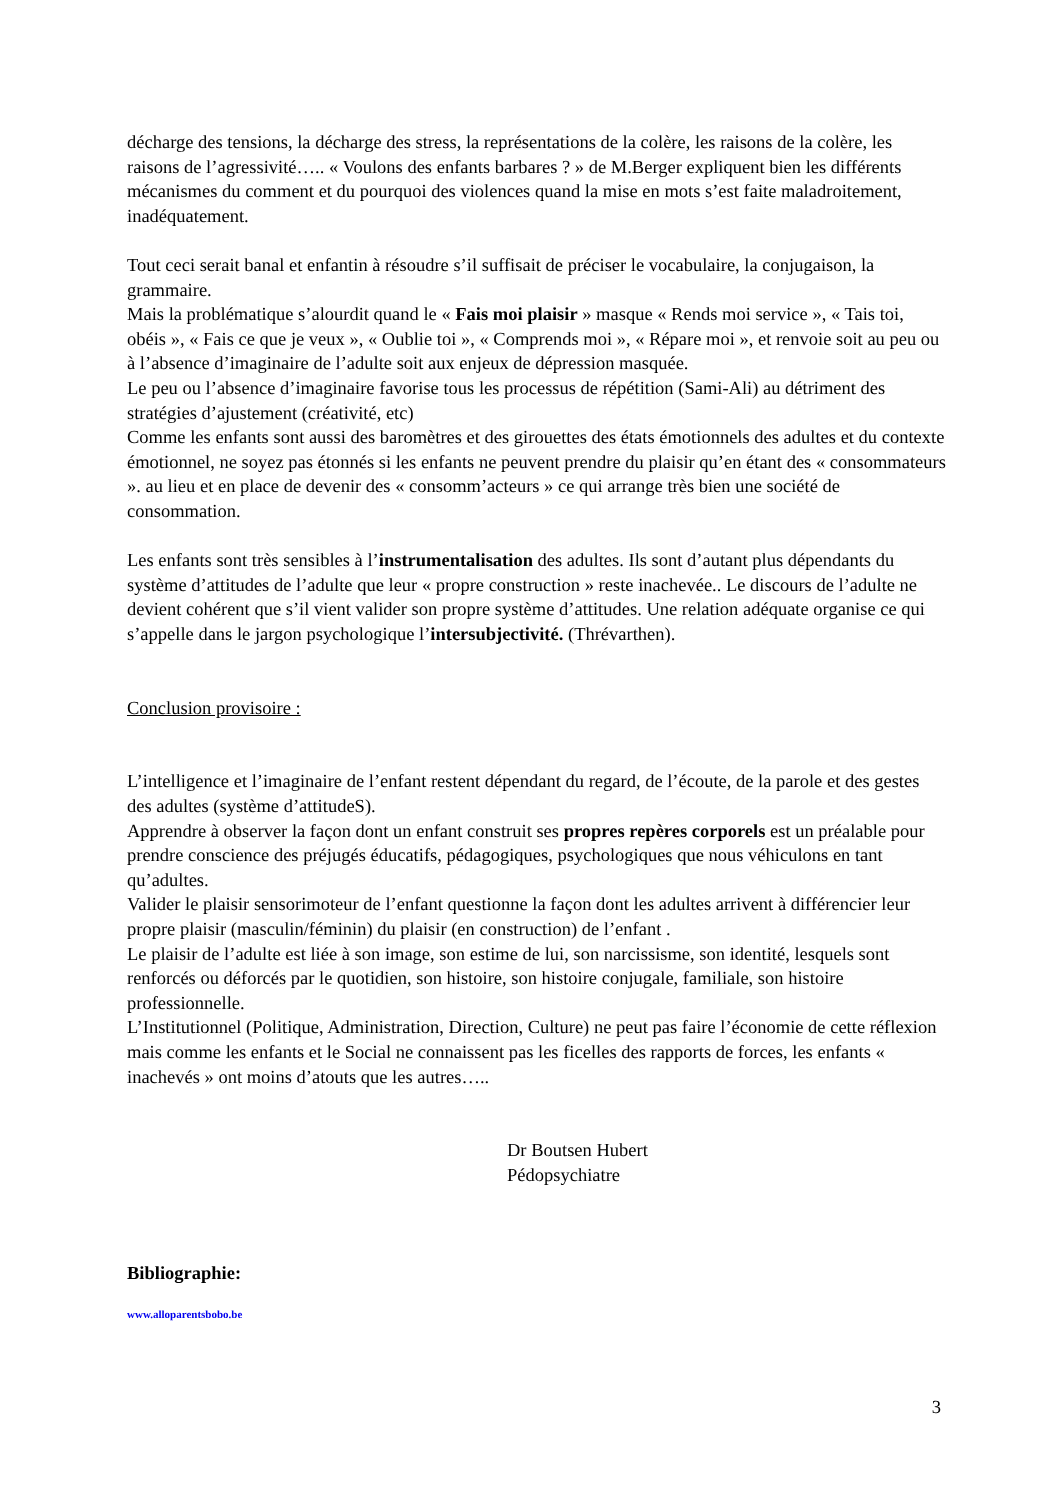décharge des tensions, la décharge des stress, la représentations de la colère, les raisons de la colère, les raisons de l’agressivité….. « Voulons des enfants barbares ? » de M.Berger expliquent bien les différents mécanismes du comment et du pourquoi des violences quand la mise en mots s’est faite maladroitement, inadéquatement.
Tout ceci serait banal et enfantin à résoudre s’il suffisait de préciser le vocabulaire, la conjugaison, la grammaire.
Mais la problématique s’alourdit quand le « Fais moi plaisir » masque « Rends moi service », « Tais toi, obéis », « Fais ce que je veux », « Oublie toi », « Comprends moi », « Répare moi », et renvoie soit au peu ou à l’absence d’imaginaire de l’adulte soit aux enjeux de dépression masquée.
Le peu ou l’absence d’imaginaire favorise tous les processus de répétition (Sami-Ali) au détriment des stratégies d’ajustement (créativité, etc)
Comme les enfants sont aussi des baromètres et des girouettes des états émotionnels des adultes et du contexte émotionnel, ne soyez pas étonnés si les enfants ne peuvent prendre du plaisir qu’en étant des « consommateurs ». au lieu et en place de devenir des « consomm’acteurs » ce qui arrange très bien une société de consommation.
Les enfants sont très sensibles à l’instrumentalisation des adultes. Ils sont d’autant plus dépendants du système d’attitudes de l’adulte que leur « propre construction » reste inachevée.. Le discours de l’adulte ne devient cohérent que s’il vient valider son propre système d’attitudes. Une relation adéquate organise ce qui s’appelle dans le jargon psychologique l’intersubjectivité. (Thrévarthen).
Conclusion provisoire :
L’intelligence et l’imaginaire de l’enfant restent dépendant du regard, de l’écoute, de la parole et des gestes des adultes (système d’attitudeS).
Apprendre à observer la façon dont un enfant construit ses propres repères corporels est un préalable pour prendre conscience des préjugés éducatifs, pédagogiques, psychologiques que nous véhiculons en tant qu’adultes.
Valider le plaisir sensorimoteur de l’enfant questionne la façon dont les adultes arrivent à différencier leur propre plaisir (masculin/féminin) du plaisir (en construction) de l’enfant .
Le plaisir de l’adulte est liée à son image, son estime de lui, son narcissisme, son identité, lesquels sont renforcés ou déforcés par le quotidien, son histoire, son histoire conjugale, familiale, son histoire professionnelle.
L’Institutionnel (Politique, Administration, Direction, Culture) ne peut pas faire l’économie de cette réflexion mais comme les enfants et le Social ne connaissent pas les ficelles des rapports de forces, les enfants « inachevés » ont moins d’atouts que les autres…..
Dr Boutsen Hubert
Pédopsychiatre
Bibliographie:
www.alloparentsbobo.be
3